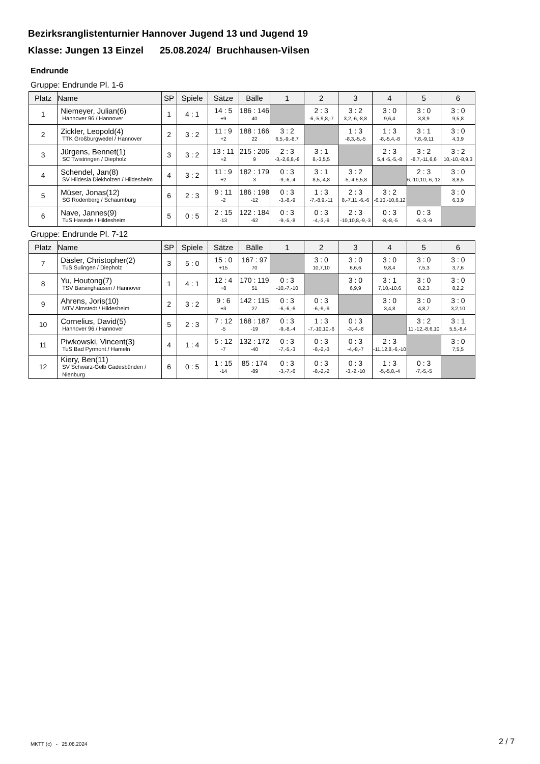Bezirksranglistenturnier Hannover Jugend 13 und Jugend 19
Klasse: Jungen 13 Einzel 25.08.2024/ Bruchhausen-Vilsen
Endrunde
Gruppe: Endrunde Pl. 1-6
| Platz | Name | SP | Spiele | Sätze | Bälle | 1 | 2 | 3 | 4 | 5 | 6 |
| --- | --- | --- | --- | --- | --- | --- | --- | --- | --- | --- | --- |
| 1 | Niemeyer, Julian(6) Hannover 96 / Hannover | 1 | 4 : 1 | 14 : 5 +9 | 186 : 146 40 | | 2 : 3 -6,-5,9,8,-7 | 3 : 2 3,2,-6,-8,8 | 3 : 0 9,6,4 | 3 : 0 3,8,9 | 3 : 0 9,5,8 |
| 2 | Zickler, Leopold(4) TTK Großburgwedel / Hannover | 2 | 3 : 2 | 11 : 9 +2 | 188 : 166 22 | 3 : 2 6,5,-9,-8,7 | | 1 : 3 -8,3,-5,-5 | 1 : 3 -8,-5,4,-8 | 3 : 1 7,8,-9,11 | 3 : 0 4,3,9 |
| 3 | Jürgens, Bennet(1) SC Twistringen / Diepholz | 3 | 3 : 2 | 13 : 11 +2 | 215 : 206 9 | 2 : 3 -3,-2,6,8,-8 | 3 : 1 8,-3,5,5 | | 2 : 3 5,4,-5,-5,-8 | 3 : 2 -8,7,-11,6,6 | 3 : 2 10,-10,-8,9,3 |
| 4 | Schendel, Jan(8) SV Hildesia Diekholzen / Hildesheim | 4 | 3 : 2 | 11 : 9 +2 | 182 : 179 3 | 0 : 3 -9,-6,-4 | 3 : 1 8,5,-4,8 | 3 : 2 -5,-4,5,5,8 | | 2 : 3 6,-10,10,-6,-12 | 3 : 0 8,8,5 |
| 5 | Müser, Jonas(12) SG Rodenberg / Schaumburg | 6 | 2 : 3 | 9 : 11 -2 | 186 : 198 -12 | 0 : 3 -3,-8,-9 | 1 : 3 -7,-8,9,-11 | 2 : 3 8,-7,11,-6,-6 | 3 : 2 -6,10,-10,6,12 | | 3 : 0 6,3,9 |
| 6 | Nave, Jannes(9) TuS Hasede / Hildesheim | 5 | 0 : 5 | 2 : 15 -13 | 122 : 184 -62 | 0 : 3 -9,-5,-8 | 0 : 3 -4,-3,-9 | 2 : 3 -10,10,8,-9,-3 | 0 : 3 -8,-8,-5 | 0 : 3 -6,-3,-9 | |
Gruppe: Endrunde Pl. 7-12
| Platz | Name | SP | Spiele | Sätze | Bälle | 1 | 2 | 3 | 4 | 5 | 6 |
| --- | --- | --- | --- | --- | --- | --- | --- | --- | --- | --- | --- |
| 7 | Däsler, Christopher(2) TuS Sulingen / Diepholz | 3 | 5 : 0 | 15 : 0 +15 | 167 : 97 70 | | 3 : 0 10,7,10 | 3 : 0 6,6,6 | 3 : 0 9,8,4 | 3 : 0 7,5,3 | 3 : 0 3,7,6 |
| 8 | Yu, Houtong(7) TSV Barsinghausen / Hannover | 1 | 4 : 1 | 12 : 4 +8 | 170 : 119 51 | 0 : 3 -10,-7,-10 | | 3 : 0 6,9,9 | 3 : 1 7,10,-10,6 | 3 : 0 8,2,3 | 3 : 0 8,2,2 |
| 9 | Ahrens, Joris(10) MTV Almstedt / Hildesheim | 2 | 3 : 2 | 9 : 6 +3 | 142 : 115 27 | 0 : 3 -6,-6,-6 | 0 : 3 -6,-9,-9 | | 3 : 0 3,4,8 | 3 : 0 4,8,7 | 3 : 0 3,2,10 |
| 10 | Cornelius, David(5) Hannover 96 / Hannover | 5 | 2 : 3 | 7 : 12 -5 | 168 : 187 -19 | 0 : 3 -9,-8,-4 | 1 : 3 -7,-10,10,-6 | 0 : 3 -3,-4,-8 | | 3 : 2 11,-12,-8,6,10 | 3 : 1 5,5,-8,4 |
| 11 | Piwkowski, Vincent(3) TuS Bad Pyrmont / Hameln | 4 | 1 : 4 | 5 : 12 -7 | 132 : 172 -40 | 0 : 3 -7,-5,-3 | 0 : 3 -8,-2,-3 | 0 : 3 -4,-8,-7 | 2 : 3 -11,12,8,-6,-10 | | 3 : 0 7,5,5 |
| 12 | Kiery, Ben(11) SV Schwarz-Gelb Gadesbünden / Nienburg | 6 | 0 : 5 | 1 : 15 -14 | 85 : 174 -89 | 0 : 3 -3,-7,-6 | 0 : 3 -8,-2,-2 | 0 : 3 -3,-2,-10 | 1 : 3 -5,-5,8,-4 | 0 : 3 -7,-5,-5 | |
MKTT (c) - 25.08.2024 2 / 7